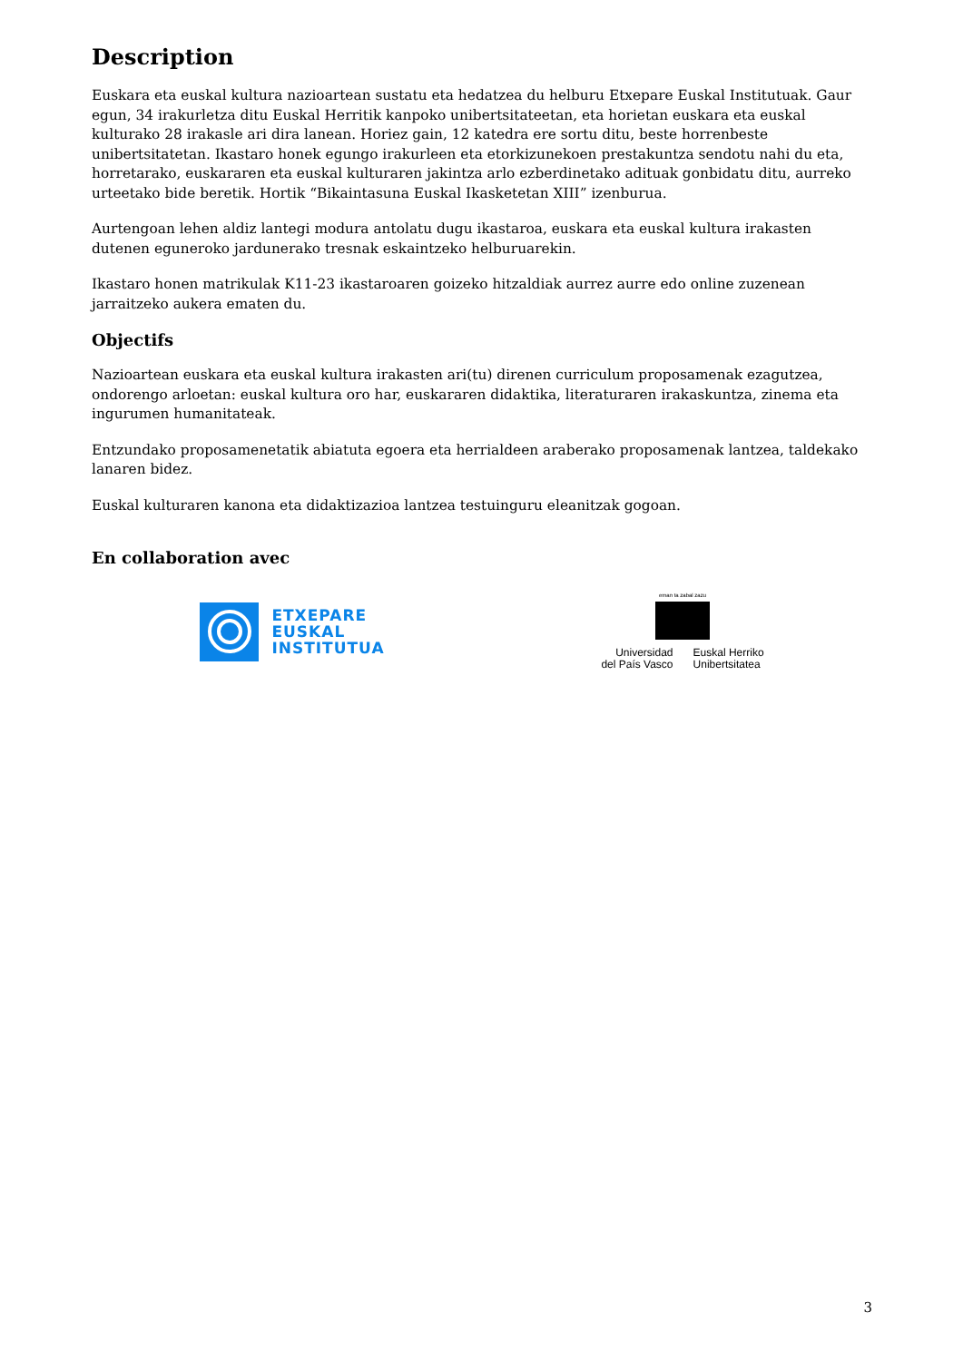Description
Euskara eta euskal kultura nazioartean sustatu eta hedatzea du helburu Etxepare Euskal Institutuak. Gaur egun, 34 irakurletza ditu Euskal Herritik kanpoko unibertsitateetan, eta horietan euskara eta euskal kulturako 28 irakasle ari dira lanean. Horiez gain, 12 katedra ere sortu ditu, beste horrenbeste unibertsitatetan. Ikastaro honek egungo irakurleen eta etorkizunekoen prestakuntza sendotu nahi du eta, horretarako, euskararen eta euskal kulturaren jakintza arlo ezberdinetako adituak gonbidatu ditu, aurreko urteetako bide beretik. Hortik “Bikaintasuna Euskal Ikasketetan XIII” izenburua.
Aurtengoan lehen aldiz lantegi modura antolatu dugu ikastaroa, euskara eta euskal kultura irakasten dutenen eguneroko jardunerako tresnak eskaintzeko helburuarekin.
Ikastaro honen matrikulak K11-23 ikastaroaren goizeko hitzaldiak aurrez aurre edo online zuzenean jarraitzeko aukera ematen du.
Objectifs
Nazioartean euskara eta euskal kultura irakasten ari(tu) direnen curriculum proposamenak ezagutzea, ondorengo arloetan: euskal kultura oro har, euskararen didaktika, literaturaren irakaskuntza, zinema eta ingurumen humanitateak.
Entzundako proposamenetatik abiatuta egoera eta herrialdeen araberako proposamenak lantzea, taldekako lanaren bidez.
Euskal kulturaren kanona eta didaktizazioa lantzea testuinguru eleanitzak gogoan.
En collaboration avec
ETXEPARE
EUSKAL
INSTITUTUA
eman ta zabal zazu
Universidad
del País Vasco
Euskal Herriko
Unibertsitatea
3